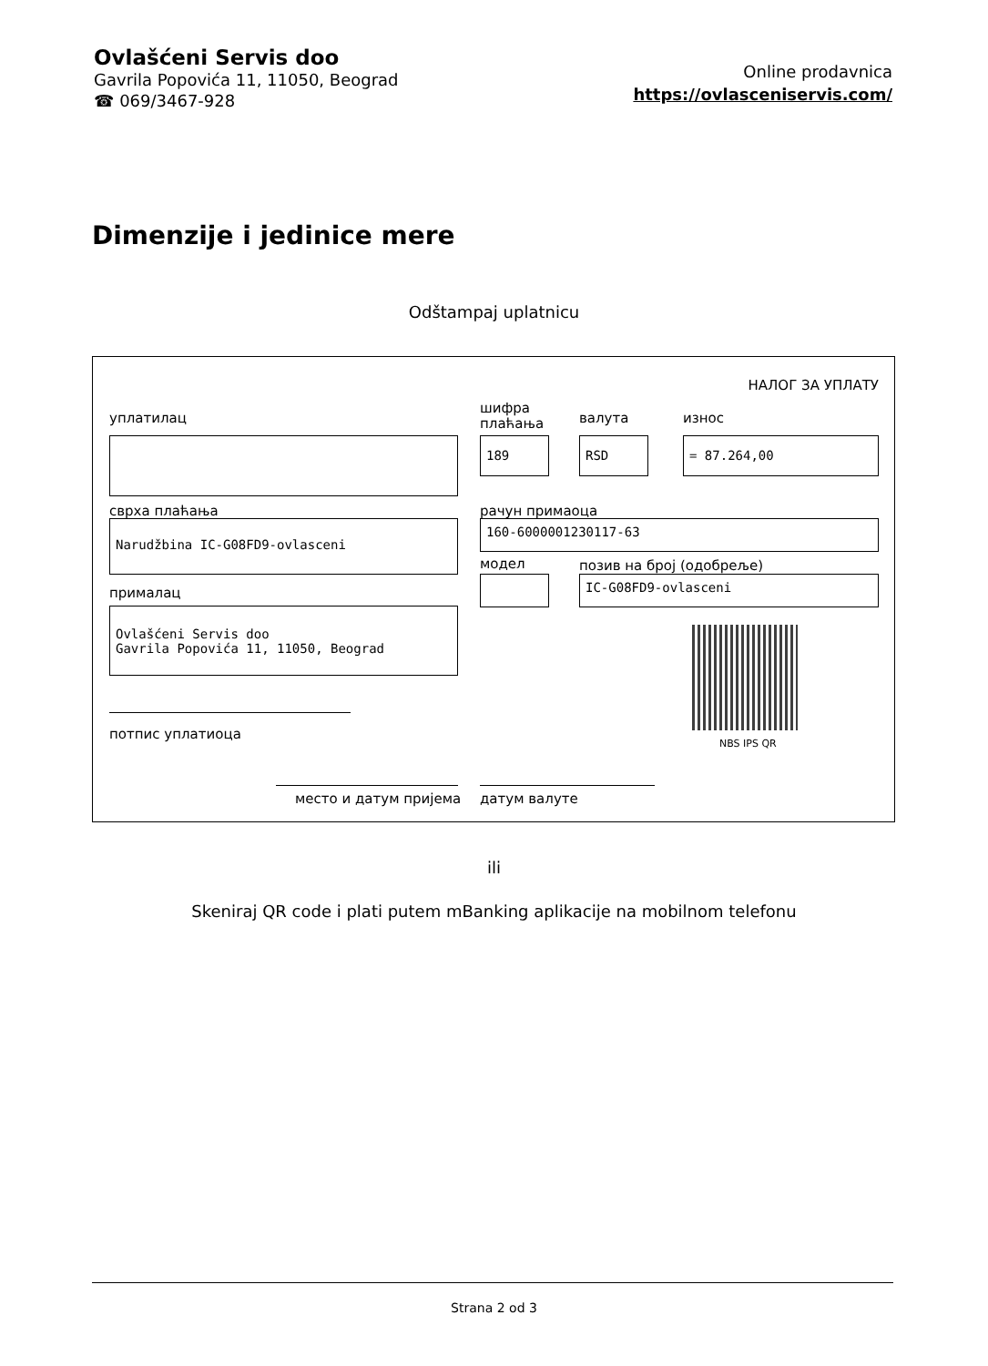Ovlašćeni Servis doo
Gavrila Popovića 11, 11050, Beograd
☎ 069/3467-928
Online prodavnica
https://ovlasceniservis.com/
Dimenzije i jedinice mere
Odštampaj uplatnicu
НАЛОГ ЗА УПЛАТУ
уплатилац
шифра
плаћања
валута износ
189 RSD = 87.264,00
сврха плаћања рачун примаоца
Narudžbina IC-G08FD9-ovlasceni 160-6000001230117-63
модел позив на број (одобреље)
IC-G08FD9-ovlasceni
прималац
Ovlašćeni Servis doo
Gavrila Popovića 11, 11050, Beograd
NBS IPS QR
потпис уплатиоца
место и датум пријема датум валуте
ili
Skeniraj QR code i plati putem mBanking aplikacije na mobilnom telefonu
Strana 2 od 3